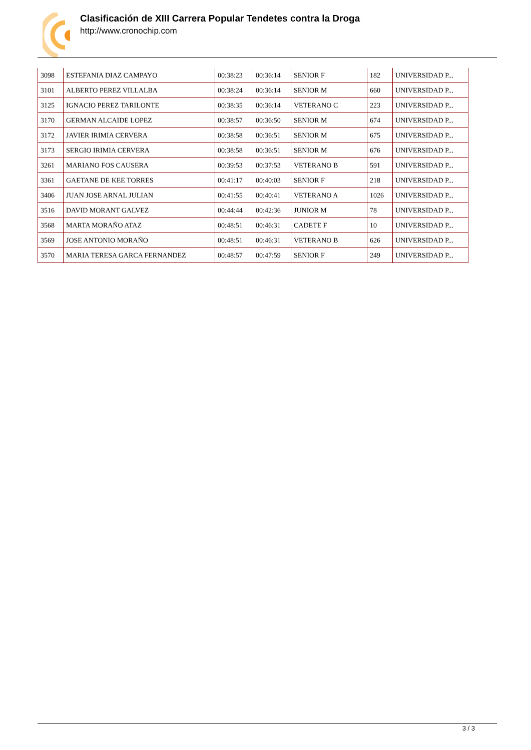Clasificación de XIII Carrera Popular Tendetes contra la Droga
http://www.cronochip.com
| 3098 | ESTEFANIA DIAZ CAMPAYO | 00:38:23 | 00:36:14 | SENIOR F | 182 | UNIVERSIDAD P... |
| 3101 | ALBERTO PEREZ VILLALBA | 00:38:24 | 00:36:14 | SENIOR M | 660 | UNIVERSIDAD P... |
| 3125 | IGNACIO PEREZ TARILONTE | 00:38:35 | 00:36:14 | VETERANO C | 223 | UNIVERSIDAD P... |
| 3170 | GERMAN ALCAIDE LOPEZ | 00:38:57 | 00:36:50 | SENIOR M | 674 | UNIVERSIDAD P... |
| 3172 | JAVIER IRIMIA CERVERA | 00:38:58 | 00:36:51 | SENIOR M | 675 | UNIVERSIDAD P... |
| 3173 | SERGIO IRIMIA CERVERA | 00:38:58 | 00:36:51 | SENIOR M | 676 | UNIVERSIDAD P... |
| 3261 | MARIANO FOS CAUSERA | 00:39:53 | 00:37:53 | VETERANO B | 591 | UNIVERSIDAD P... |
| 3361 | GAETANE DE KEE TORRES | 00:41:17 | 00:40:03 | SENIOR F | 218 | UNIVERSIDAD P... |
| 3406 | JUAN JOSE ARNAL JULIAN | 00:41:55 | 00:40:41 | VETERANO A | 1026 | UNIVERSIDAD P... |
| 3516 | DAVID MORANT GALVEZ | 00:44:44 | 00:42:36 | JUNIOR M | 78 | UNIVERSIDAD P... |
| 3568 | MARTA MORAÑO ATAZ | 00:48:51 | 00:46:31 | CADETE F | 10 | UNIVERSIDAD P... |
| 3569 | JOSE ANTONIO MORAÑO | 00:48:51 | 00:46:31 | VETERANO B | 626 | UNIVERSIDAD P... |
| 3570 | MARIA TERESA GARCA FERNANDEZ | 00:48:57 | 00:47:59 | SENIOR F | 249 | UNIVERSIDAD P... |
3 / 3